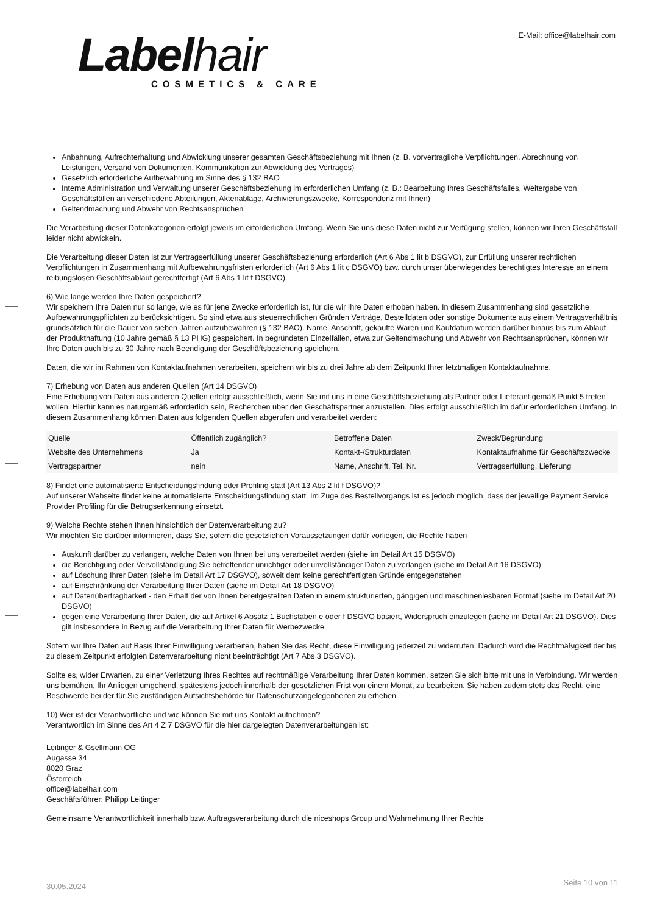Labelhair
COSMETICS & CARE
E-Mail: office@labelhair.com
Anbahnung, Aufrechterhaltung und Abwicklung unserer gesamten Geschäftsbeziehung mit Ihnen (z. B. vorvertragliche Verpflichtungen, Abrechnung von Leistungen, Versand von Dokumenten, Kommunikation zur Abwicklung des Vertrages)
Gesetzlich erforderliche Aufbewahrung im Sinne des § 132 BAO
Interne Administration und Verwaltung unserer Geschäftsbeziehung im erforderlichen Umfang (z. B.: Bearbeitung Ihres Geschäftsfalles, Weitergabe von Geschäftsfällen an verschiedene Abteilungen, Aktenablage, Archivierungszwecke, Korrespondenz mit Ihnen)
Geltendmachung und Abwehr von Rechtsansprüchen
Die Verarbeitung dieser Datenkategorien erfolgt jeweils im erforderlichen Umfang. Wenn Sie uns diese Daten nicht zur Verfügung stellen, können wir Ihren Geschäftsfall leider nicht abwickeln.
Die Verarbeitung dieser Daten ist zur Vertragserfüllung unserer Geschäftsbeziehung erforderlich (Art 6 Abs 1 lit b DSGVO), zur Erfüllung unserer rechtlichen Verpflichtungen in Zusammenhang mit Aufbewahrungsfristen erforderlich (Art 6 Abs 1 lit c DSGVO) bzw. durch unser überwiegendes berechtigtes Interesse an einem reibungslosen Geschäftsablauf gerechtfertigt (Art 6 Abs 1 lit f DSGVO).
6) Wie lange werden Ihre Daten gespeichert?
Wir speichern Ihre Daten nur so lange, wie es für jene Zwecke erforderlich ist, für die wir Ihre Daten erhoben haben. In diesem Zusammenhang sind gesetzliche Aufbewahrungspflichten zu berücksichtigen. So sind etwa aus steuerrechtlichen Gründen Verträge, Bestelldaten oder sonstige Dokumente aus einem Vertragsverhältnis grundsätzlich für die Dauer von sieben Jahren aufzubewahren (§ 132 BAO). Name, Anschrift, gekaufte Waren und Kaufdatum werden darüber hinaus bis zum Ablauf der Produkthaftung (10 Jahre gemäß § 13 PHG) gespeichert. In begründeten Einzelfällen, etwa zur Geltendmachung und Abwehr von Rechtsansprüchen, können wir Ihre Daten auch bis zu 30 Jahre nach Beendigung der Geschäftsbeziehung speichern.
Daten, die wir im Rahmen von Kontaktaufnahmen verarbeiten, speichern wir bis zu drei Jahre ab dem Zeitpunkt Ihrer letztmaligen Kontaktaufnahme.
7) Erhebung von Daten aus anderen Quellen (Art 14 DSGVO)
Eine Erhebung von Daten aus anderen Quellen erfolgt ausschließlich, wenn Sie mit uns in eine Geschäftsbeziehung als Partner oder Lieferant gemäß Punkt 5 treten wollen. Hierfür kann es naturgemäß erforderlich sein, Recherchen über den Geschäftspartner anzustellen. Dies erfolgt ausschließlich im dafür erforderlichen Umfang. In diesem Zusammenhang können Daten aus folgenden Quellen abgerufen und verarbeitet werden:
| Quelle | Öffentlich zugänglich? | Betroffene Daten | Zweck/Begründung |
| Website des Unternehmens | Ja | Kontakt-/Strukturdaten | Kontaktaufnahme für Geschäftszwecke |
| Vertragspartner | nein | Name, Anschrift, Tel. Nr. | Vertragserfüllung, Lieferung |
8) Findet eine automatisierte Entscheidungsfindung oder Profiling statt (Art 13 Abs 2 lit f DSGVO)?
Auf unserer Webseite findet keine automatisierte Entscheidungsfindung statt. Im Zuge des Bestellvorgangs ist es jedoch möglich, dass der jeweilige Payment Service Provider Profiling für die Betrugserkennung einsetzt.
9) Welche Rechte stehen Ihnen hinsichtlich der Datenverarbeitung zu?
Wir möchten Sie darüber informieren, dass Sie, sofern die gesetzlichen Voraussetzungen dafür vorliegen, die Rechte haben
Auskunft darüber zu verlangen, welche Daten von Ihnen bei uns verarbeitet werden (siehe im Detail Art 15 DSGVO)
die Berichtigung oder Vervollständigung Sie betreffender unrichtiger oder unvollständiger Daten zu verlangen (siehe im Detail Art 16 DSGVO)
auf Löschung Ihrer Daten (siehe im Detail Art 17 DSGVO), soweit dem keine gerechtfertigten Gründe entgegenstehen
auf Einschränkung der Verarbeitung Ihrer Daten (siehe im Detail Art 18 DSGVO)
auf Datenübertragbarkeit - den Erhalt der von Ihnen bereitgestellten Daten in einem strukturierten, gängigen und maschinenlesbaren Format (siehe im Detail Art 20 DSGVO)
gegen eine Verarbeitung Ihrer Daten, die auf Artikel 6 Absatz 1 Buchstaben e oder f DSGVO basiert, Widerspruch einzulegen (siehe im Detail Art 21 DSGVO). Dies gilt insbesondere in Bezug auf die Verarbeitung Ihrer Daten für Werbezwecke
Sofern wir Ihre Daten auf Basis Ihrer Einwilligung verarbeiten, haben Sie das Recht, diese Einwilligung jederzeit zu widerrufen. Dadurch wird die Rechtmäßigkeit der bis zu diesem Zeitpunkt erfolgten Datenverarbeitung nicht beeinträchtigt (Art 7 Abs 3 DSGVO).
Sollte es, wider Erwarten, zu einer Verletzung Ihres Rechtes auf rechtmäßige Verarbeitung Ihrer Daten kommen, setzen Sie sich bitte mit uns in Verbindung. Wir werden uns bemühen, Ihr Anliegen umgehend, spätestens jedoch innerhalb der gesetzlichen Frist von einem Monat, zu bearbeiten. Sie haben zudem stets das Recht, eine Beschwerde bei der für Sie zuständigen Aufsichtsbehörde für Datenschutzangelegenheiten zu erheben.
10) Wer ist der Verantwortliche und wie können Sie mit uns Kontakt aufnehmen?
Verantwortlich im Sinne des Art 4 Z 7 DSGVO für die hier dargelegten Datenverarbeitungen ist:
Leitinger & Gsellmann OG
Augasse 34
8020 Graz
Österreich
office@labelhair.com
Geschäftsführer: Philipp Leitinger
Gemeinsame Verantwortlichkeit innerhalb bzw. Auftragsverarbeitung durch die niceshops Group und Wahrnehmung Ihrer Rechte
30.05.2024 Seite 10 von 11